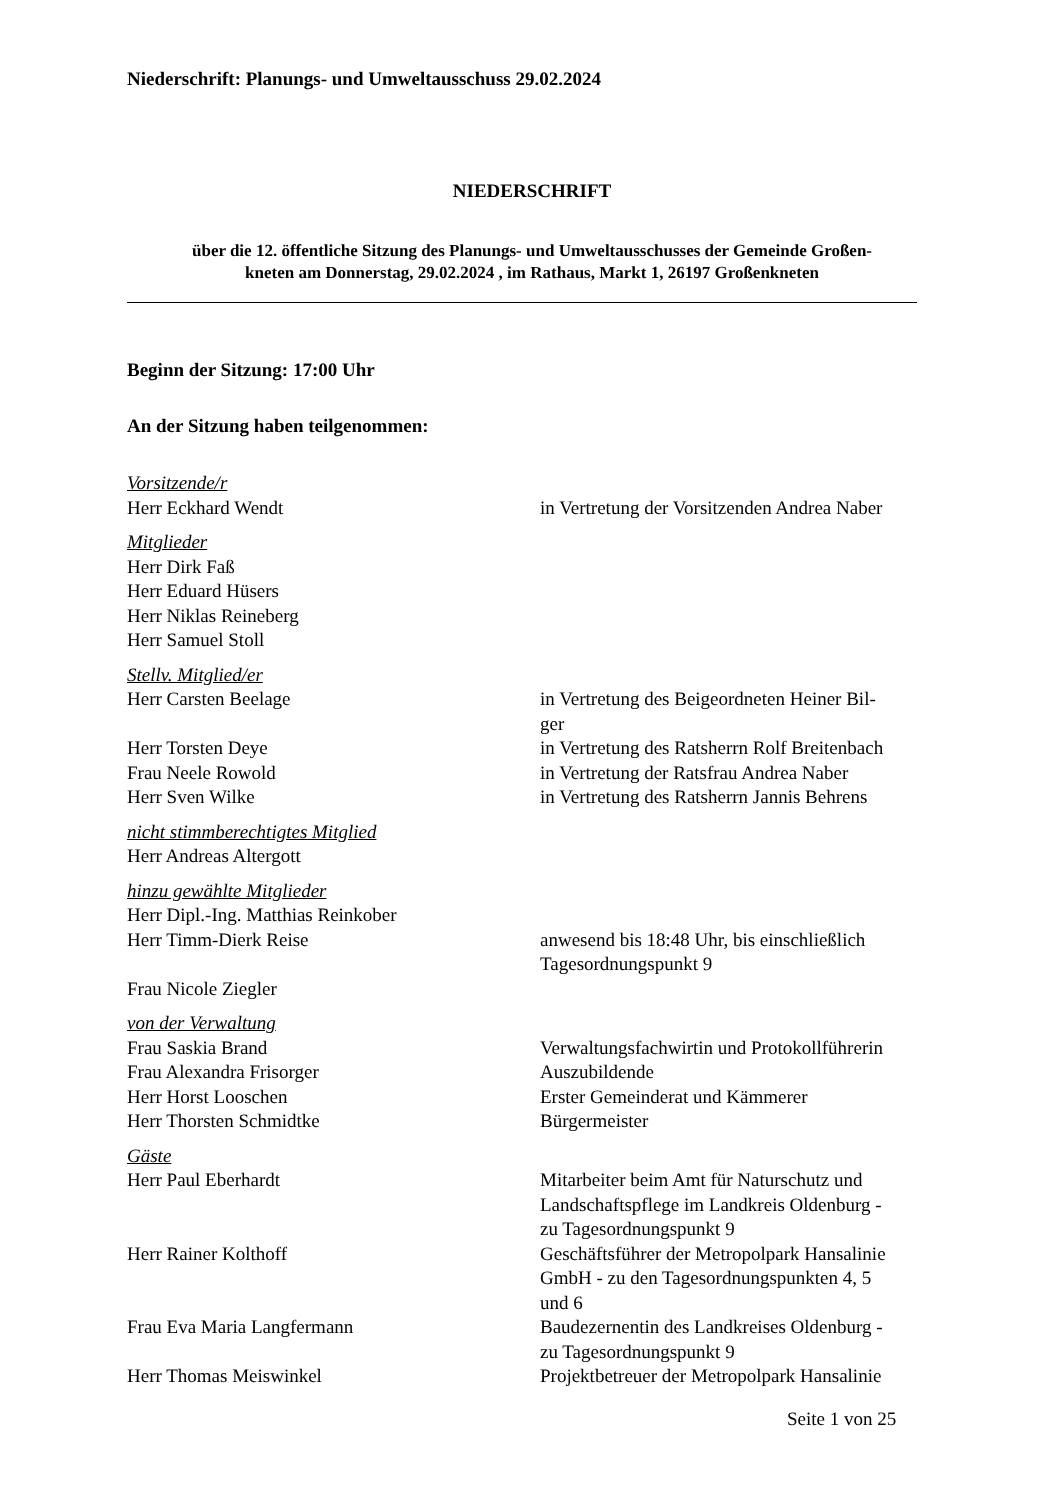Niederschrift: Planungs- und Umweltausschuss 29.02.2024
NIEDERSCHRIFT
über die 12. öffentliche Sitzung des Planungs- und Umweltausschusses der Gemeinde Großen-
kneten am Donnerstag, 29.02.2024 , im Rathaus, Markt 1, 26197 Großenkneten
Beginn der Sitzung: 17:00 Uhr
An der Sitzung haben teilgenommen:
| Vorsitzende/r | |
| Herr Eckhard Wendt | in Vertretung der Vorsitzenden Andrea Naber |
| Mitglieder | |
| Herr Dirk Faß | |
| Herr Eduard Hüsers | |
| Herr Niklas Reineberg | |
| Herr Samuel Stoll | |
| Stellv. Mitglied/er | |
| Herr Carsten Beelage | in Vertretung des Beigeordneten Heiner Bil- ger |
| Herr Torsten Deye | in Vertretung des Ratsherrn Rolf Breitenbach |
| Frau Neele Rowold | in Vertretung der Ratsfrau Andrea Naber |
| Herr Sven Wilke | in Vertretung des Ratsherrn Jannis Behrens |
| nicht stimmberechtigtes Mitglied | |
| Herr Andreas Altergott | |
| hinzu gewählte Mitglieder | |
| Herr Dipl.-Ing. Matthias Reinkober | |
| Herr Timm-Dierk Reise | anwesend bis 18:48 Uhr, bis einschließlich Tagesordnungspunkt 9 |
| Frau Nicole Ziegler | |
| von der Verwaltung | |
| Frau Saskia Brand | Verwaltungsfachwirtin und Protokollführerin |
| Frau Alexandra Frisorger | Auszubildende |
| Herr Horst Looschen | Erster Gemeinderat und Kämmerer |
| Herr Thorsten Schmidtke | Bürgermeister |
| Gäste | |
| Herr Paul Eberhardt | Mitarbeiter beim Amt für Naturschutz und Landschaftspflege im Landkreis Oldenburg - zu Tagesordnungspunkt 9 |
| Herr Rainer Kolthoff | Geschäftsführer der Metropolpark Hansalinie GmbH - zu den Tagesordnungspunkten 4, 5 und 6 |
| Frau Eva Maria Langfermann | Baudezernentin des Landkreises Oldenburg - zu Tagesordnungspunkt 9 |
| Herr Thomas Meiswinkel | Projektbetreuer der Metropolpark Hansalinie |
Seite 1 von 25